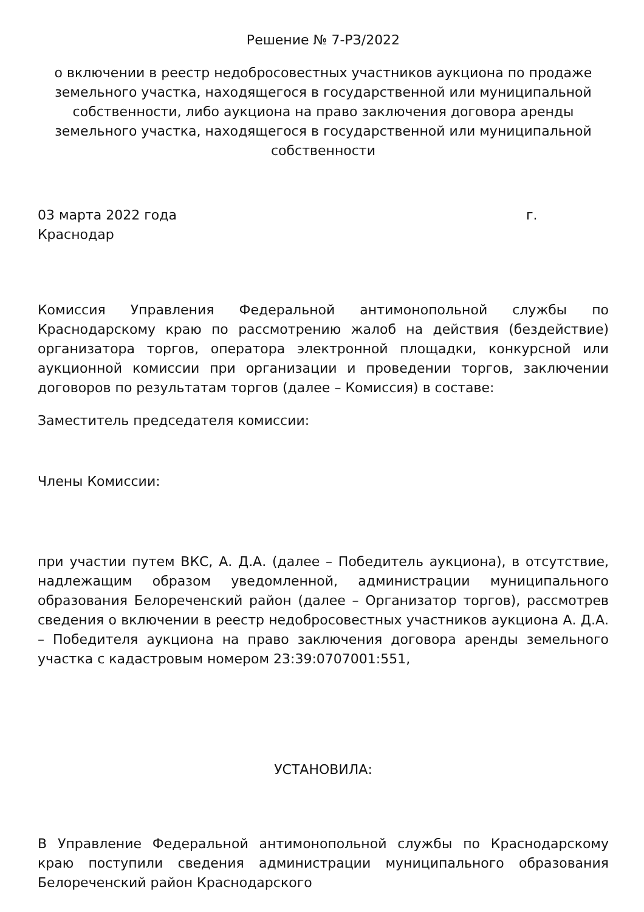Решение № 7-РЗ/2022
о включении в реестр недобросовестных участников аукциона по продаже земельного участка, находящегося в государственной или муниципальной собственности, либо аукциона на право заключения договора аренды земельного участка, находящегося в государственной или муниципальной собственности
03 марта 2022 года г. Краснодар
Комиссия Управления Федеральной антимонопольной службы по Краснодарскому краю по рассмотрению жалоб на действия (бездействие) организатора торгов, оператора электронной площадки, конкурсной или аукционной комиссии при организации и проведении торгов, заключении договоров по результатам торгов (далее – Комиссия) в составе:
Заместитель председателя комиссии:
Члены Комиссии:
при участии путем ВКС, А. Д.А. (далее – Победитель аукциона), в отсутствие, надлежащим образом уведомленной, администрации муниципального образования Белореченский район (далее – Организатор торгов), рассмотрев сведения о включении в реестр недобросовестных участников аукциона А. Д.А. – Победителя аукциона на право заключения договора аренды земельного участка с кадастровым номером 23:39:0707001:551,
УСТАНОВИЛА:
В Управление Федеральной антимонопольной службы по Краснодарскому краю поступили сведения администрации муниципального образования Белореченский район Краснодарского